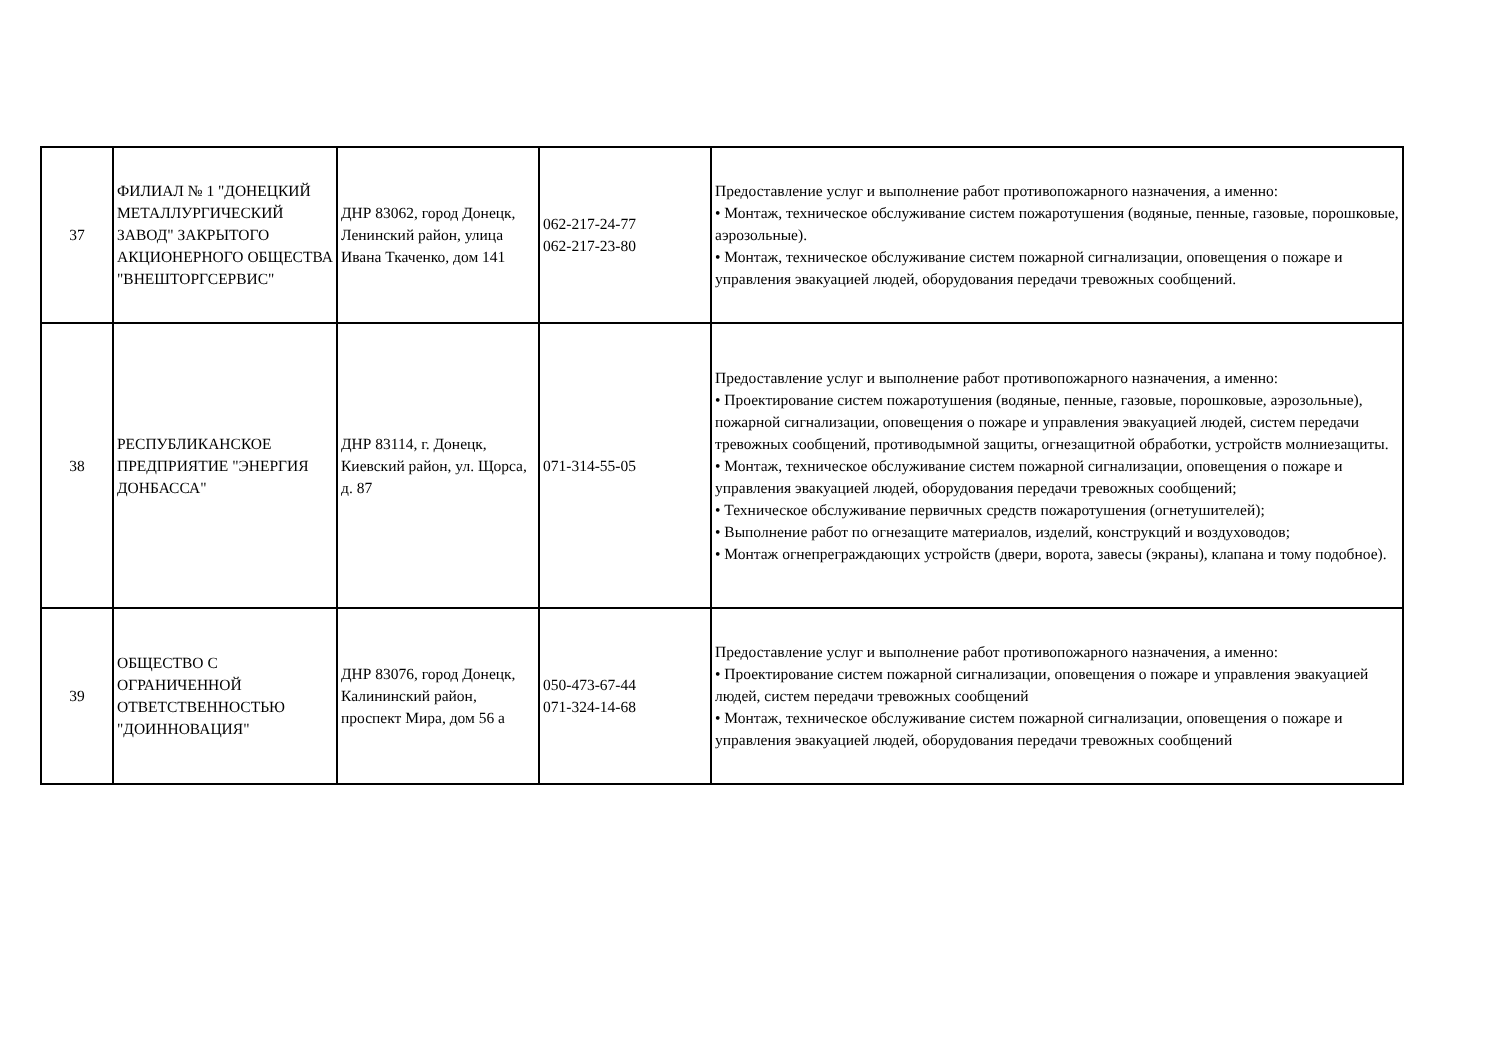| 37 | ФИЛИАЛ № 1 "ДОНЕЦКИЙ МЕТАЛЛУРГИЧЕСКИЙ ЗАВОД" ЗАКРЫТОГО АКЦИОНЕРНОГО ОБЩЕСТВА "ВНЕШТОРГСЕРВИС" | ДНР 83062, город Донецк, Ленинский район, улица Ивана Ткаченко, дом 141 | 062-217-24-77 062-217-23-80 | Предоставление услуг и выполнение работ противопожарного назначения, а именно: • Монтаж, техническое обслуживание систем пожаротушения (водяные, пенные, газовые, порошковые, аэрозольные). • Монтаж, техническое обслуживание систем пожарной сигнализации, оповещения о пожаре и управления эвакуацией людей, оборудования передачи тревожных сообщений. |
| 38 | РЕСПУБЛИКАНСКОЕ ПРЕДПРИЯТИЕ "ЭНЕРГИЯ ДОНБАССА" | ДНР 83114, г. Донецк, Киевский район, ул. Щорса, д. 87 | 071-314-55-05 | Предоставление услуг и выполнение работ противопожарного назначения, а именно: • Проектирование систем пожаротушения (водяные, пенные, газовые, порошковые, аэрозольные), пожарной сигнализации, оповещения о пожаре и управления эвакуацией людей, систем передачи тревожных сообщений, противодымной защиты, огнезащитной обработки, устройств молниезащиты. • Монтаж, техническое обслуживание систем пожарной сигнализации, оповещения о пожаре и управления эвакуацией людей, оборудования передачи тревожных сообщений; • Техническое обслуживание первичных средств пожаротушения (огнетушителей); • Выполнение работ по огнезащите материалов, изделий, конструкций и воздуховодов; • Монтаж огнепреграждающих устройств (двери, ворота, завесы (экраны), клапана и тому подобное). |
| 39 | ОБЩЕСТВО С ОГРАНИЧЕННОЙ ОТВЕТСТВЕННОСТЬЮ "ДОИННОВАЦИЯ" | ДНР 83076, город Донецк, Калининский район, проспект Мира, дом 56 а | 050-473-67-44 071-324-14-68 | Предоставление услуг и выполнение работ противопожарного назначения, а именно: • Проектирование систем пожарной сигнализации, оповещения о пожаре и управления эвакуацией людей, систем передачи тревожных сообщений • Монтаж, техническое обслуживание систем пожарной сигнализации, оповещения о пожаре и управления эвакуацией людей, оборудования передачи тревожных сообщений |